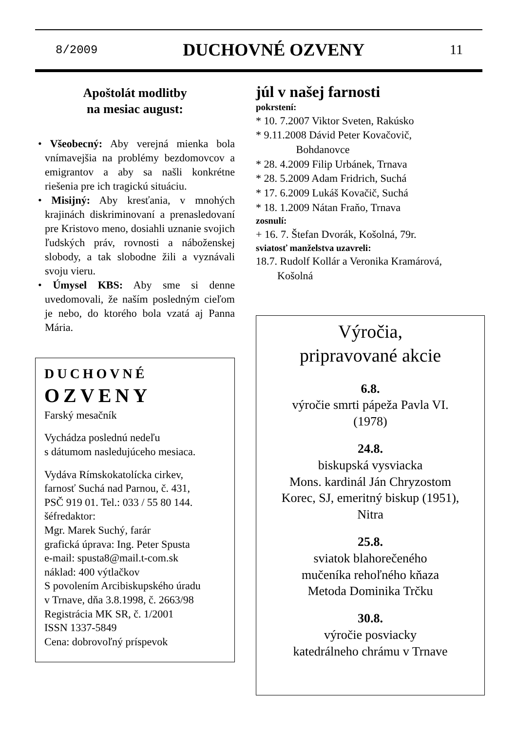8/2009 DUCHOVNÉ OZVENY 11
Apoštolát modlitby
na mesiac august:
• Všeobecný: Aby verejná mienka bola vnímavejšia na problémy bezdomovcov a emigrantov a aby sa našli konkrétne riešenia pre ich tragickú situáciu.
• Misijný: Aby kresťania, v mnohých krajinách diskriminovaní a prenasledovaní pre Kristovo meno, dosiahli uznanie svojich ľudských práv, rovnosti a náboženskej slobody, a tak slobodne žili a vyznávali svoju vieru.
• Úmysel KBS: Aby sme si denne uvedomovali, že naším posledným cieľom je nebo, do ktorého bola vzatá aj Panna Mária.
DUCHOVNÉ
OZVENY
Farský mesačník
Vychádza poslednú nedeľu
s dátumom nasledujúceho mesiaca.
Vydáva Rímskokatolícka cirkev,
farnosť Suchá nad Parnou, č. 431,
PSČ 919 01. Tel.: 033 / 55 80 144.
šéfredaktor:
Mgr. Marek Suchý, farár
grafická úprava: Ing. Peter Spusta
e-mail: spusta8@mail.t-com.sk
náklad: 400 výtlačkov
S povolením Arcibiskupského úradu
v Trnave, dňa 3.8.1998, č. 2663/98
Registrácia MK SR, č. 1/2001
ISSN 1337-5849
Cena: dobrovoľný príspevok
júl v našej farnosti
pokrstení:
* 10. 7.2007 Viktor Sveten, Rakúsko
* 9.11.2008 Dávid Peter Kovačovič,
Bohdanovce
* 28. 4.2009 Filip Urbánek, Trnava
* 28. 5.2009 Adam Fridrich, Suchá
* 17. 6.2009 Lukáš Kovačič, Suchá
* 18. 1.2009 Nátan Fraňo, Trnava
zosnulí:
+ 16. 7. Štefan Dvorák, Košolná, 79r.
sviatosť manželstva uzavreli:
18.7. Rudolf Kollár a Veronika Kramárová,
Košolná
Výročia,
pripravované akcie
6.8.
výročie smrti pápeža Pavla VI.
(1978)
24.8.
biskupská vysviacka
Mons. kardinál Ján Chryzostom
Korec, SJ, emeritný biskup (1951),
Nitra
25.8.
sviatok blahorečeného
mučeníka rehoľného kňaza
Metoda Dominika Trčku
30.8.
výročie posviacky
katedrálneho chrámu v Trnave